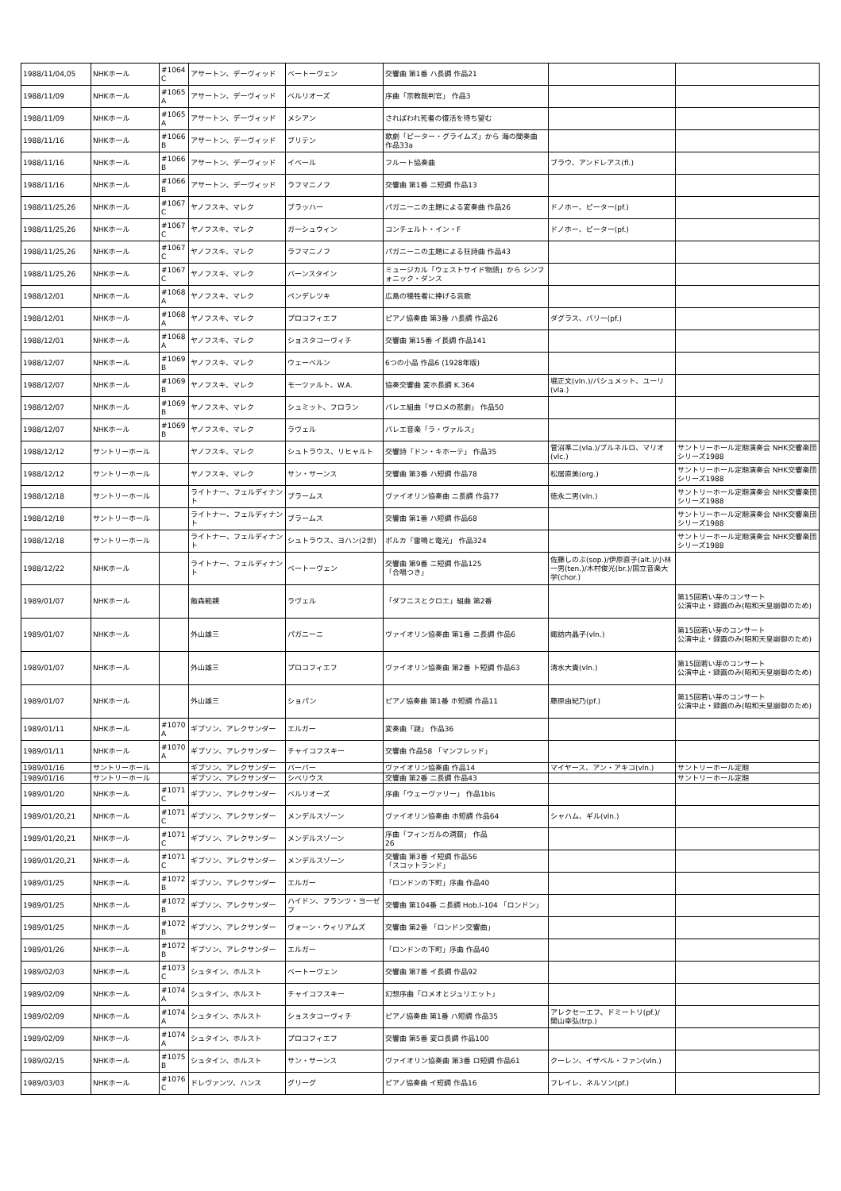| 1988/11/04,05 | NHKホール | #1064 C | アサートン、デーヴィッド | ベートーヴェン | 交響曲 第1番 ハ長調 作品21 | | |
| 1988/11/09 | NHKホール | #1065 A | アサートン、デーヴィッド | ベルリオーズ | 序曲「宗教裁判官」 作品3 | | |
| 1988/11/09 | NHKホール | #1065 A | アサートン、デーヴィッド | メシアン | さればわれ死者の復活を待ち望む | | |
| 1988/11/16 | NHKホール | #1066 B | アサートン、デーヴィッド | ブリテン | 歌劇「ピーター・グライムズ」から 海の間奏曲 作品33a | | |
| 1988/11/16 | NHKホール | #1066 B | アサートン、デーヴィッド | イベール | フルート協奏曲 | ブラウ、アンドレアス(fl.) | |
| 1988/11/16 | NHKホール | #1066 B | アサートン、デーヴィッド | ラフマニノフ | 交響曲 第1番 ニ短調 作品13 | | |
| 1988/11/25,26 | NHKホール | #1067 C | ヤノフスキ、マレク | ブラッハー | パガニーニの主題による変奏曲 作品26 | ドノホー、ピーター(pf.) | |
| 1988/11/25,26 | NHKホール | #1067 C | ヤノフスキ、マレク | ガーシュウィン | コンチェルト・イン・F | ドノホー、ピーター(pf.) | |
| 1988/11/25,26 | NHKホール | #1067 C | ヤノフスキ、マレク | ラフマニノフ | パガニーニの主題による狂詩曲 作品43 | | |
| 1988/11/25,26 | NHKホール | #1067 C | ヤノフスキ、マレク | バーンスタイン | ミュージカル「ウェストサイド物語」から シンフォニック・ダンス | | |
| 1988/12/01 | NHKホール | #1068 A | ヤノフスキ、マレク | ペンデレツキ | 広島の犠牲者に捧げる哀歌 | | |
| 1988/12/01 | NHKホール | #1068 A | ヤノフスキ、マレク | プロコフィエフ | ピアノ協奏曲 第3番 ハ長調 作品26 | ダグラス、バリー(pf.) | |
| 1988/12/01 | NHKホール | #1068 A | ヤノフスキ、マレク | ショスタコーヴィチ | 交響曲 第15番 イ長調 作品141 | | |
| 1988/12/07 | NHKホール | #1069 B | ヤノフスキ、マレク | ウェーベルン | 6つの小品 作品6 (1928年版) | | |
| 1988/12/07 | NHKホール | #1069 B | ヤノフスキ、マレク | モーツァルト、W.A. | 協奏交響曲 変ホ長調 K.364 | 堀正文(vln.)/バシュメット、ユーリ(vla.) | |
| 1988/12/07 | NHKホール | #1069 B | ヤノフスキ、マレク | シュミット、フロラン | バレエ組曲「サロメの悲劇」 作品50 | | |
| 1988/12/07 | NHKホール | #1069 B | ヤノフスキ、マレク | ラヴェル | バレエ音楽「ラ・ヴァルス」 | | |
| 1988/12/12 | サントリーホール | | ヤノフスキ、マレク | シュトラウス、リヒャルト | 交響詩「ドン・キホーテ」 作品35 | 菅沼準二(vla.)/ブルネルロ、マリオ(vlc.) | サントリーホール定期演奏会 NHK交響楽団シリーズ1988 |
| 1988/12/12 | サントリーホール | | ヤノフスキ、マレク | サン・サーンス | 交響曲 第3番 ハ短調 作品78 | 松居直美(org.) | サントリーホール定期演奏会 NHK交響楽団シリーズ1988 |
| 1988/12/18 | サントリーホール | | ライトナー、フェルディナント | ブラームス | ヴァイオリン協奏曲 ニ長調 作品77 | 徳永二男(vln.) | サントリーホール定期演奏会 NHK交響楽団シリーズ1988 |
| 1988/12/18 | サントリーホール | | ライトナー、フェルディナント | ブラームス | 交響曲 第1番 ハ短調 作品68 | | サントリーホール定期演奏会 NHK交響楽団シリーズ1988 |
| 1988/12/18 | サントリーホール | | ライトナー、フェルディナント | シュトラウス、ヨハン(2世) | ポルカ「雷鳴と電光」 作品324 | | サントリーホール定期演奏会 NHK交響楽団シリーズ1988 |
| 1988/12/22 | NHKホール | | ライトナー、フェルディナント | ベートーヴェン | 交響曲 第9番 ニ短調 作品125 「合唱つき」 | 佐藤しのぶ(sop.)/伊原直子(alt.)/小林一男(ten.)/木村俊光(br.)/国立音楽大学(chor.) | |
| 1989/01/07 | NHKホール | | 飯森範親 | ラヴェル | 「ダフニスとクロエ」組曲 第2番 | | 第15回若い芽のコンサート 公演中止・録画のみ(昭和天皇崩御のため) |
| 1989/01/07 | NHKホール | | 外山雄三 | パガニーニ | ヴァイオリン協奏曲 第1番 ニ長調 作品6 | 諏訪内晶子(vln.) | 第15回若い芽のコンサート 公演中止・録画のみ(昭和天皇崩御のため) |
| 1989/01/07 | NHKホール | | 外山雄三 | プロコフィエフ | ヴァイオリン協奏曲 第2番 ト短調 作品63 | 清水大貴(vln.) | 第15回若い芽のコンサート 公演中止・録画のみ(昭和天皇崩御のため) |
| 1989/01/07 | NHKホール | | 外山雄三 | ショパン | ピアノ協奏曲 第1番 ホ短調 作品11 | 藤原由紀乃(pf.) | 第15回若い芽のコンサート 公演中止・録画のみ(昭和天皇崩御のため) |
| 1989/01/11 | NHKホール | #1070 A | ギブソン、アレクサンダー | エルガー | 変奏曲「謎」 作品36 | | |
| 1989/01/11 | NHKホール | #1070 A | ギブソン、アレクサンダー | チャイコフスキー | 交響曲 作品58 「マンフレッド」 | | |
| 1989/01/16 | サントリーホール | | ギブソン、アレクサンダー | バーバー | ヴァイオリン協奏曲 作品14 | マイヤース、アン・アキコ(vln.) | サントリーホール定期 |
| 1989/01/16 | サントリーホール | | ギブソン、アレクサンダー | シベリウス | 交響曲 第2番 ニ長調 作品43 | | サントリーホール定期 |
| 1989/01/20 | NHKホール | #1071 C | ギブソン、アレクサンダー | ベルリオーズ | 序曲「ウェーヴァリー」 作品1bis | | |
| 1989/01/20,21 | NHKホール | #1071 C | ギブソン、アレクサンダー | メンデルスゾーン | ヴァイオリン協奏曲 ホ短調 作品64 | シャハム、ギル(vln.) | |
| 1989/01/20,21 | NHKホール | #1071 C | ギブソン、アレクサンダー | メンデルスゾーン | 序曲「フィンガルの洞窟」 作品 26 | | |
| 1989/01/20,21 | NHKホール | #1071 C | ギブソン、アレクサンダー | メンデルスゾーン | 交響曲 第3番 イ短調 作品56 「スコットランド」 | | |
| 1989/01/25 | NHKホール | #1072 B | ギブソン、アレクサンダー | エルガー | 「ロンドンの下町」序曲 作品40 | | |
| 1989/01/25 | NHKホール | #1072 B | ギブソン、アレクサンダー | ハイドン、フランツ・ヨーゼフ | 交響曲 第104番 ニ長調 Hob.I-104 「ロンドン」 | | |
| 1989/01/25 | NHKホール | #1072 B | ギブソン、アレクサンダー | ヴォーン・ウィリアムズ | 交響曲 第2番 「ロンドン交響曲」 | | |
| 1989/01/26 | NHKホール | #1072 B | ギブソン、アレクサンダー | エルガー | 「ロンドンの下町」序曲 作品40 | | |
| 1989/02/03 | NHKホール | #1073 C | シュタイン、ホルスト | ベートーヴェン | 交響曲 第7番 イ長調 作品92 | | |
| 1989/02/09 | NHKホール | #1074 A | シュタイン、ホルスト | チャイコフスキー | 幻想序曲「ロメオとジュリエット」 | | |
| 1989/02/09 | NHKホール | #1074 A | シュタイン、ホルスト | ショスタコーヴィチ | ピアノ協奏曲 第1番 ハ短調 作品35 | アレクセーエフ、ドミートリ(pf.)/ 関山幸弘(trp.) | |
| 1989/02/09 | NHKホール | #1074 A | シュタイン、ホルスト | プロコフィエフ | 交響曲 第5番 変ロ長調 作品100 | | |
| 1989/02/15 | NHKホール | #1075 B | シュタイン、ホルスト | サン・サーンス | ヴァイオリン協奏曲 第3番 ロ短調 作品61 | クーレン、イザベル・ファン(vln.) | |
| 1989/03/03 | NHKホール | #1076 C | ドレヴァンツ、ハンス | グリーグ | ピアノ協奏曲 イ短調 作品16 | フレイレ、ネルソン(pf.) | |